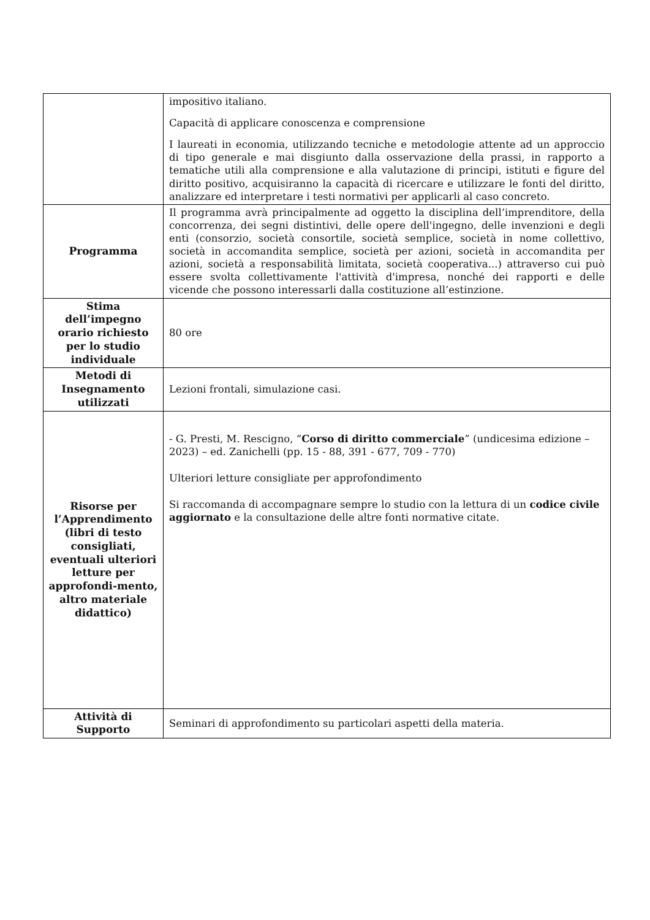| | impositivo italiano. Capacità di applicare conoscenza e comprensione I laureati in economia, utilizzando tecniche e metodologie attente ad un approccio di tipo generale e mai disgiunto dalla osservazione della prassi, in rapporto a tematiche utili alla comprensione e alla valutazione di principi, istituti e figure del diritto positivo, acquisiranno la capacità di ricercare e utilizzare le fonti del diritto, analizzare ed interpretare i testi normativi per applicarli al caso concreto. |
| Programma | Il programma avrà principalmente ad oggetto la disciplina dell’imprenditore, della concorrenza, dei segni distintivi, delle opere dell'ingegno, delle invenzioni e degli enti (consorzio, società consortile, società semplice, società in nome collettivo, società in accomandita semplice, società per azioni, società in accomandita per azioni, società a responsabilità limitata, società cooperativa...) attraverso cui può essere svolta collettivamente l'attività d'impresa, nonché dei rapporti e delle vicende che possono interessarli dalla costituzione all’estinzione. |
| Stima dell’impegno orario richiesto per lo studio individuale | 80 ore |
| Metodi di Insegnamento utilizzati | Lezioni frontali, simulazione casi. |
| Risorse per l’Apprendimento (libri di testo consigliati, eventuali ulteriori letture per approfondi-mento, altro materiale didattico) | - G. Presti, M. Rescigno, “ Corso di diritto commerciale ” (undicesima edizione – 2023) – ed. Zanichelli (pp. 15 - 88, 391 - 677, 709 - 770) Ulteriori letture consigliate per approfondimento Si raccomanda di accompagnare sempre lo studio con la lettura di un codice civile aggiornato e la consultazione delle altre fonti normative citate. |
| Attività di Supporto | Seminari di approfondimento su particolari aspetti della materia. |